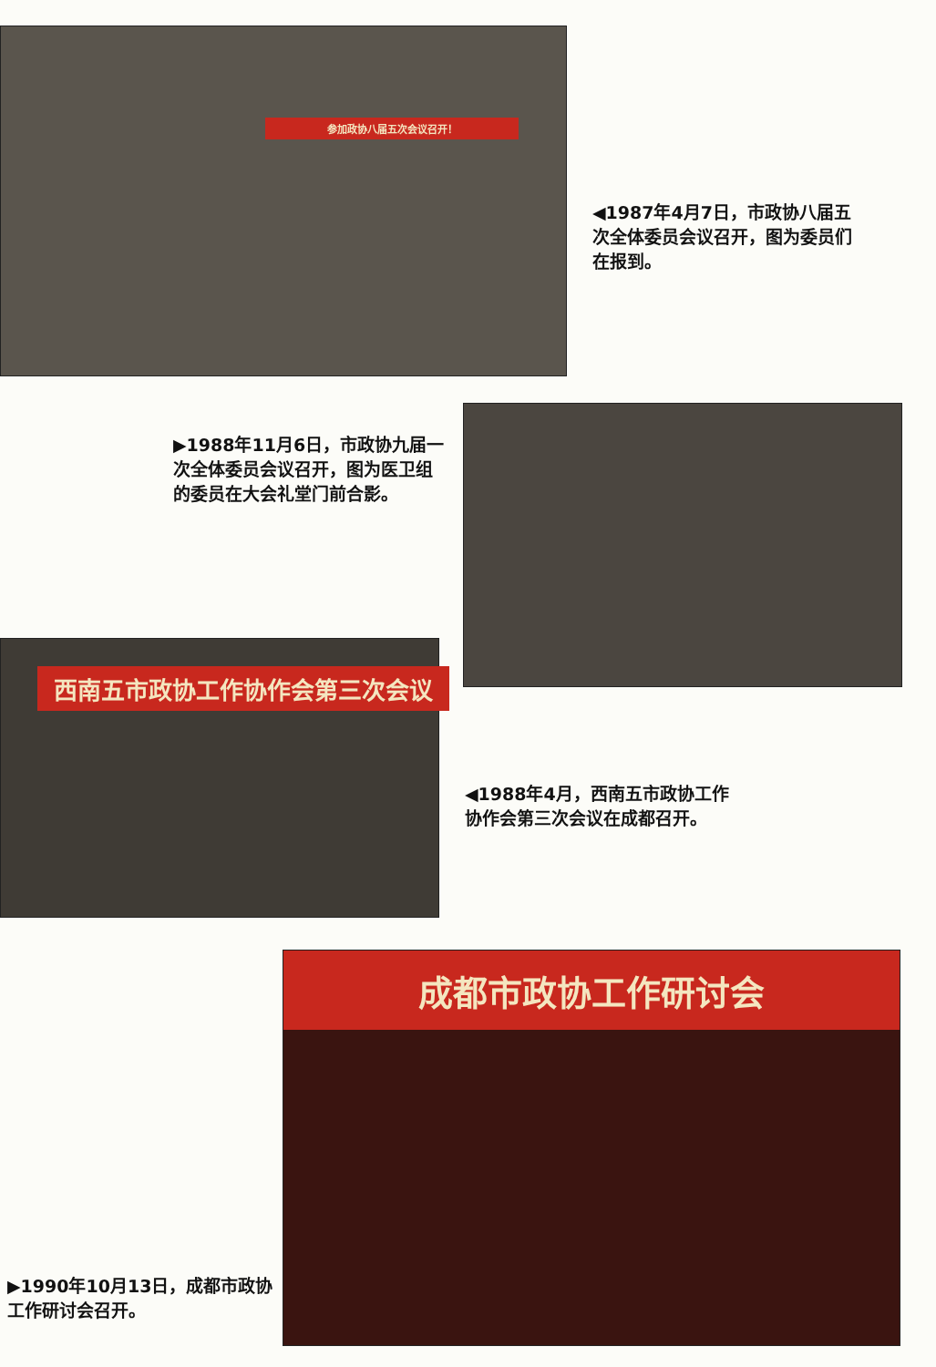参加政协八届五次会议召开！
◀1987年4月7日，市政协八届五次全体委员会议召开，图为委员们在报到。
▶1988年11月6日，市政协九届一次全体委员会议召开，图为医卫组的委员在大会礼堂门前合影。
西南五市政协工作协作会第三次会议
◀1988年4月，西南五市政协工作协作会第三次会议在成都召开。
▶1990年10月13日，成都市政协工作研讨会召开。
成都市政协工作研讨会